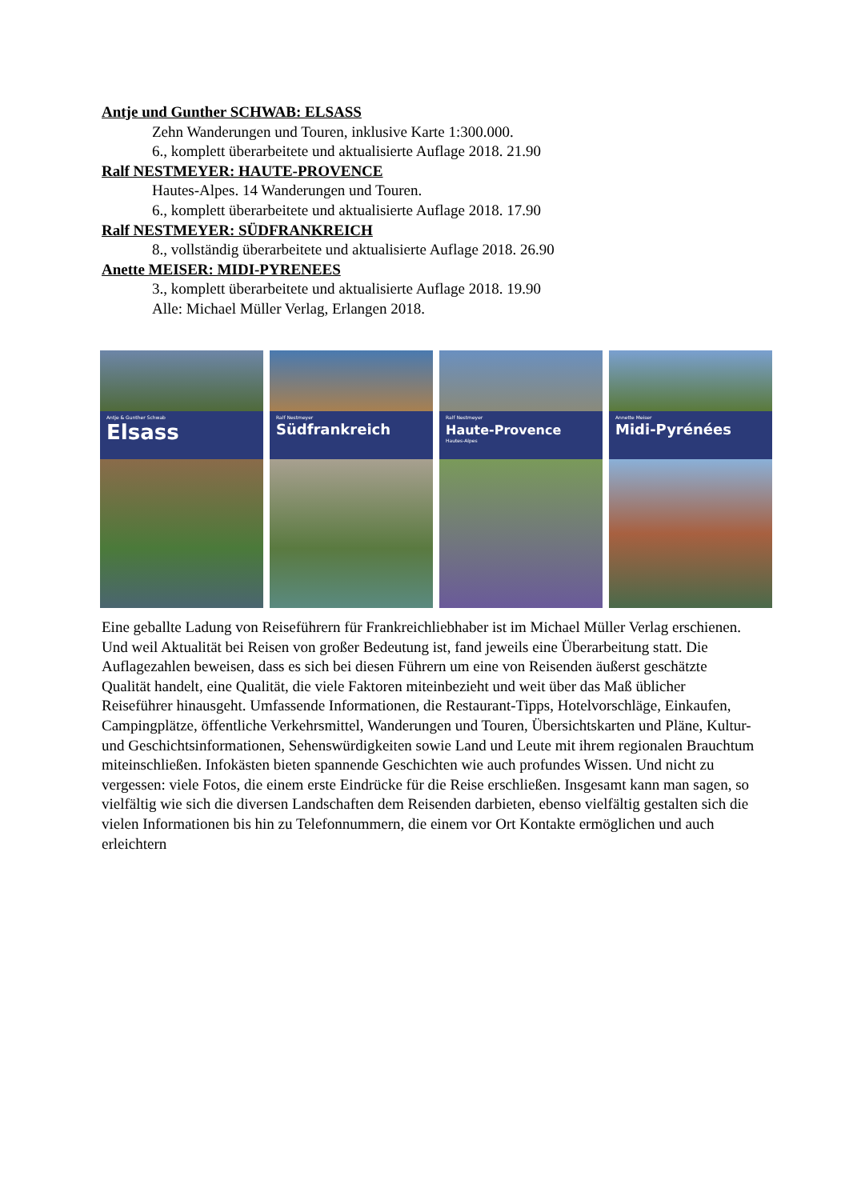Antje und Gunther SCHWAB: ELSASS
Zehn Wanderungen und Touren, inklusive Karte 1:300.000.
6., komplett überarbeitete und aktualisierte Auflage 2018. 21.90
Ralf NESTMEYER: HAUTE-PROVENCE
Hautes-Alpes. 14 Wanderungen und Touren.
6., komplett überarbeitete und aktualisierte Auflage 2018. 17.90
Ralf NESTMEYER: SÜDFRANKREICH
8., vollständig überarbeitete und aktualisierte Auflage 2018. 26.90
Anette MEISER: MIDI-PYRENEES
3., komplett überarbeitete und aktualisierte Auflage 2018. 19.90
Alle: Michael Müller Verlag, Erlangen 2018.
Antje & Gunther Schwab
Elsass
Ralf Nestmeyer
Südfrankreich
Ralf Nestmeyer
Haute-Provence
Hautes-Alpes
Annette Meiser
Midi-Pyrénées
Eine geballte Ladung von Reiseführern für Frankreichliebhaber ist im Michael Müller Verlag erschienen. Und weil Aktualität bei Reisen von großer Bedeutung ist, fand jeweils eine Überarbeitung statt. Die Auflagezahlen beweisen, dass es sich bei diesen Führern um eine von Reisenden äußerst geschätzte Qualität handelt, eine Qualität, die viele Faktoren miteinbezieht und weit über das Maß üblicher Reiseführer hinausgeht. Umfassende Informationen, die Restaurant-Tipps, Hotelvorschläge, Einkaufen, Campingplätze, öffentliche Verkehrsmittel, Wanderungen und Touren, Übersichtskarten und Pläne, Kultur- und Geschichtsinformationen, Sehenswürdigkeiten sowie Land und Leute mit ihrem regionalen Brauchtum miteinschließen. Infokästen bieten spannende Geschichten wie auch profundes Wissen. Und nicht zu vergessen: viele Fotos, die einem erste Eindrücke für die Reise erschließen. Insgesamt kann man sagen, so vielfältig wie sich die diversen Landschaften dem Reisenden darbieten, ebenso vielfältig gestalten sich die vielen Informationen bis hin zu Telefonnummern, die einem vor Ort Kontakte ermöglichen und auch erleichtern